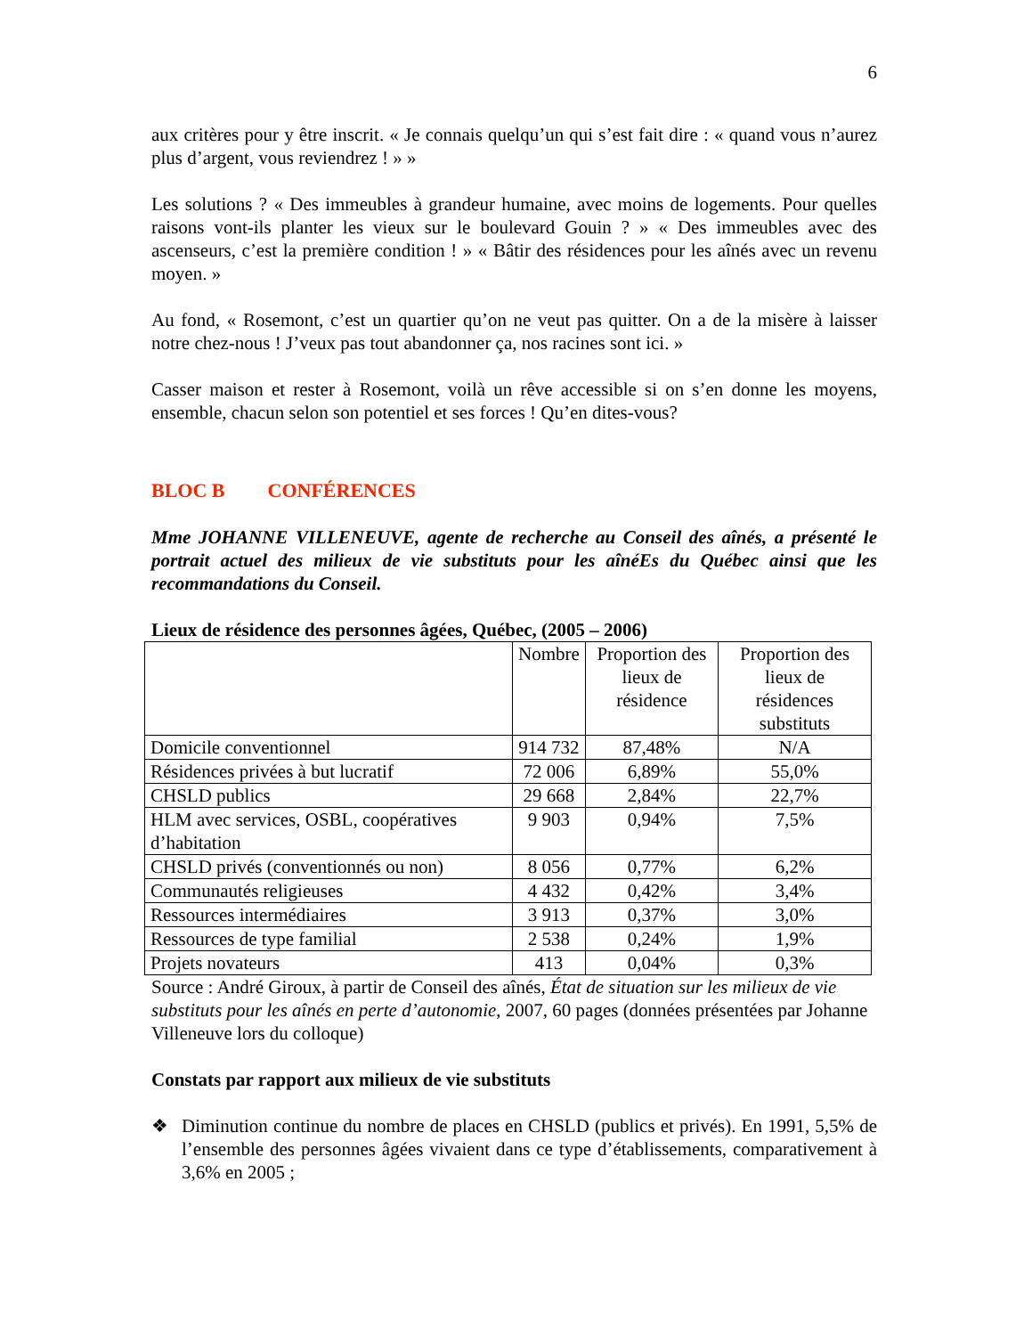6
aux critères pour y être inscrit. « Je connais quelqu’un qui s’est fait dire : « quand vous n’aurez plus d’argent, vous reviendrez ! » »
Les solutions ? « Des immeubles à grandeur humaine, avec moins de logements. Pour quelles raisons vont-ils planter les vieux sur le boulevard Gouin ? » « Des immeubles avec des ascenseurs, c’est la première condition ! » « Bâtir des résidences pour les aînés avec un revenu moyen. »
Au fond, « Rosemont, c’est un quartier qu’on ne veut pas quitter. On a de la misère à laisser notre chez-nous ! J’veux pas tout abandonner ça, nos racines sont ici. »
Casser maison et rester à Rosemont, voilà un rêve accessible si on s’en donne les moyens, ensemble, chacun selon son potentiel et ses forces ! Qu’en dites-vous?
BLOC B CONFÉRENCES
Mme JOHANNE VILLENEUVE, agente de recherche au Conseil des aînés, a présenté le portrait actuel des milieux de vie substituts pour les aînéEs du Québec ainsi que les recommandations du Conseil.
Lieux de résidence des personnes âgées, Québec, (2005 – 2006)
| | Nombre | Proportion des lieux de résidence | Proportion des lieux de résidences substituts |
| --- | --- | --- | --- |
| Domicile conventionnel | 914 732 | 87,48% | N/A |
| Résidences privées à but lucratif | 72 006 | 6,89% | 55,0% |
| CHSLD publics | 29 668 | 2,84% | 22,7% |
| HLM avec services, OSBL, coopératives d’habitation | 9 903 | 0,94% | 7,5% |
| CHSLD privés (conventionnés ou non) | 8 056 | 0,77% | 6,2% |
| Communautés religieuses | 4 432 | 0,42% | 3,4% |
| Ressources intermédiaires | 3 913 | 0,37% | 3,0% |
| Ressources de type familial | 2 538 | 0,24% | 1,9% |
| Projets novateurs | 413 | 0,04% | 0,3% |
Source : André Giroux, à partir de Conseil des aînés, État de situation sur les milieux de vie substituts pour les aînés en perte d’autonomie, 2007, 60 pages (données présentées par Johanne Villeneuve lors du colloque)
Constats par rapport aux milieux de vie substituts
❖ Diminution continue du nombre de places en CHSLD (publics et privés). En 1991, 5,5% de l’ensemble des personnes âgées vivaient dans ce type d’établissements, comparativement à 3,6% en 2005 ;